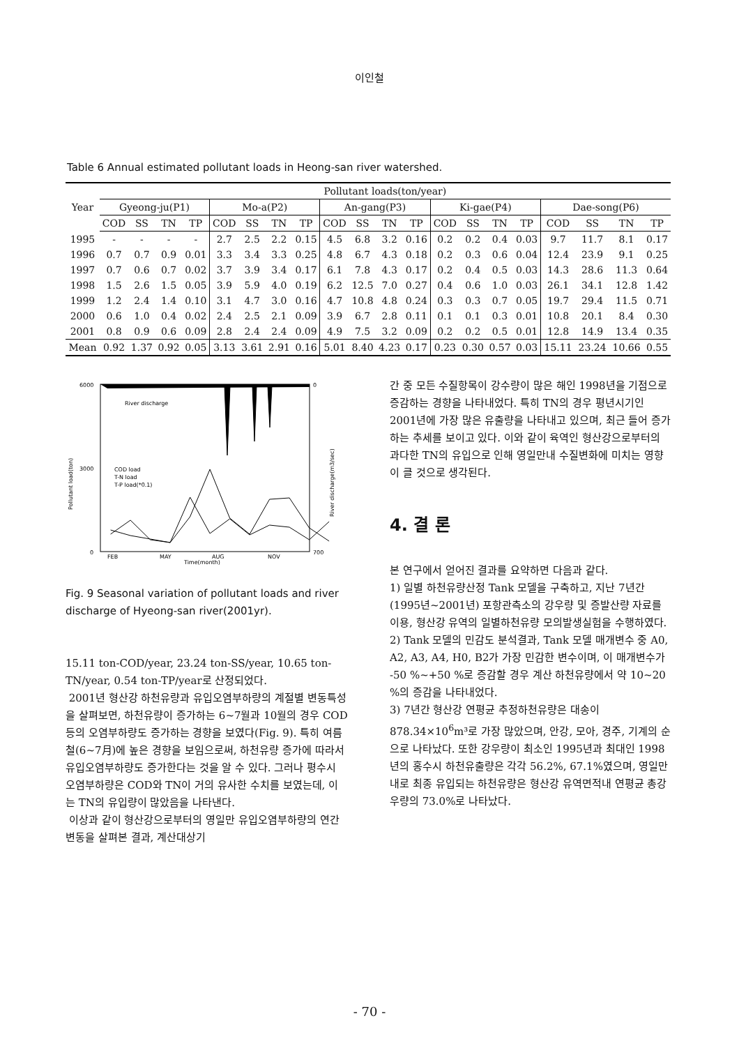이인철
Table 6 Annual estimated pollutant loads in Heong-san river watershed.
| Year | Pollutant loads(ton/year) | | | | | | | | | | | | | | | | | | | |
| --- | --- | --- | --- | --- | --- | --- | --- | --- | --- | --- | --- | --- | --- | --- | --- | --- | --- | --- | --- | --- |
| | Gyeong-ju(P1) | | | | Mo-a(P2) | | | | An-gang(P3) | | | | Ki-gae(P4) | | | | Dae-song(P6) | | | |
| | COD | SS | TN | TP | COD | SS | TN | TP | COD | SS | TN | TP | COD | SS | TN | TP | COD | SS | TN | TP |
| 1995 | - | - | - | - | 2.7 | 2.5 | 2.2 | 0.15 | 4.5 | 6.8 | 3.2 | 0.16 | 0.2 | 0.2 | 0.4 | 0.03 | 9.7 | 11.7 | 8.1 | 0.17 |
| 1996 | 0.7 | 0.7 | 0.9 | 0.01 | 3.3 | 3.4 | 3.3 | 0.25 | 4.8 | 6.7 | 4.3 | 0.18 | 0.2 | 0.3 | 0.6 | 0.04 | 12.4 | 23.9 | 9.1 | 0.25 |
| 1997 | 0.7 | 0.6 | 0.7 | 0.02 | 3.7 | 3.9 | 3.4 | 0.17 | 6.1 | 7.8 | 4.3 | 0.17 | 0.2 | 0.4 | 0.5 | 0.03 | 14.3 | 28.6 | 11.3 | 0.64 |
| 1998 | 1.5 | 2.6 | 1.5 | 0.05 | 3.9 | 5.9 | 4.0 | 0.19 | 6.2 | 12.5 | 7.0 | 0.27 | 0.4 | 0.6 | 1.0 | 0.03 | 26.1 | 34.1 | 12.8 | 1.42 |
| 1999 | 1.2 | 2.4 | 1.4 | 0.10 | 3.1 | 4.7 | 3.0 | 0.16 | 4.7 | 10.8 | 4.8 | 0.24 | 0.3 | 0.3 | 0.7 | 0.05 | 19.7 | 29.4 | 11.5 | 0.71 |
| 2000 | 0.6 | 1.0 | 0.4 | 0.02 | 2.4 | 2.5 | 2.1 | 0.09 | 3.9 | 6.7 | 2.8 | 0.11 | 0.1 | 0.1 | 0.3 | 0.01 | 10.8 | 20.1 | 8.4 | 0.30 |
| 2001 | 0.8 | 0.9 | 0.6 | 0.09 | 2.8 | 2.4 | 2.4 | 0.09 | 4.9 | 7.5 | 3.2 | 0.09 | 0.2 | 0.2 | 0.5 | 0.01 | 12.8 | 14.9 | 13.4 | 0.35 |
| Mean | 0.92 | 1.37 | 0.92 | 0.05 | 3.13 | 3.61 | 2.91 | 0.16 | 5.01 | 8.40 | 4.23 | 0.17 | 0.23 | 0.30 | 0.57 | 0.03 | 15.11 | 23.24 | 10.66 | 0.55 |
6000
3000
0
0
700
River discharge
COD load
T-N load
T-P load(*0.1)
FEB
MAY
AUG
NOV
Time(month)
Pollutant load(ton)
River discharge(m3/sec)
Fig. 9 Seasonal variation of pollutant loads and river discharge of Hyeong-san river(2001yr).
15.11 ton-COD/year, 23.24 ton-SS/year, 10.65 ton-TN/year, 0.54 ton-TP/year로 산정되었다.
2001년 형산강 하천유량과 유입오염부하량의 계절별 변동특성을 살펴보면, 하천유량이 증가하는 6~7월과 10월의 경우 COD 등의 오염부하량도 증가하는 경향을 보였다(Fig. 9). 특히 여름철(6~7月)에 높은 경향을 보임으로써, 하천유량 증가에 따라서 유입오염부하량도 증가한다는 것을 알 수 있다. 그러나 평수시 오염부하량은 COD와 TN이 거의 유사한 수치를 보였는데, 이는 TN의 유입량이 많았음을 나타낸다.
이상과 같이 형산강으로부터의 영일만 유입오염부하량의 연간변동을 살펴본 결과, 계산대상기
간 중 모든 수질항목이 강수량이 많은 해인 1998년을 기점으로 증감하는 경향을 나타내었다. 특히 TN의 경우 평년시기인 2001년에 가장 많은 유출량을 나타내고 있으며, 최근 들어 증가하는 추세를 보이고 있다. 이와 같이 육역인 형산강으로부터의 과다한 TN의 유입으로 인해 영일만내 수질변화에 미치는 영향이 클 것으로 생각된다.
4. 결 론
본 연구에서 얻어진 결과를 요약하면 다음과 같다.
1) 일별 하천유량산정 Tank 모델을 구축하고, 지난 7년간(1995년~2001년) 포항관측소의 강우량 및 증발산량 자료를 이용, 형산강 유역의 일별하천유량 모의발생실험을 수행하였다.
2) Tank 모델의 민감도 분석결과, Tank 모델 매개변수 중 A0, A2, A3, A4, H0, B2가 가장 민감한 변수이며, 이 매개변수가 -50 %~+50 %로 증감할 경우 계산 하천유량에서 약 10~20 %의 증감을 나타내었다.
3) 7년간 형산강 연평균 추정하천유량은 대송이 878.34×10<sup>6</sup>m³로 가장 많았으며, 안강, 모아, 경주, 기계의 순으로 나타났다. 또한 강우량이 최소인 1995년과 최대인 1998년의 홍수시 하천유출량은 각각 56.2%, 67.1%였으며, 영일만내로 최종 유입되는 하천유량은 형산강 유역면적내 연평균 총강우량의 73.0%로 나타났다.
- 70 -